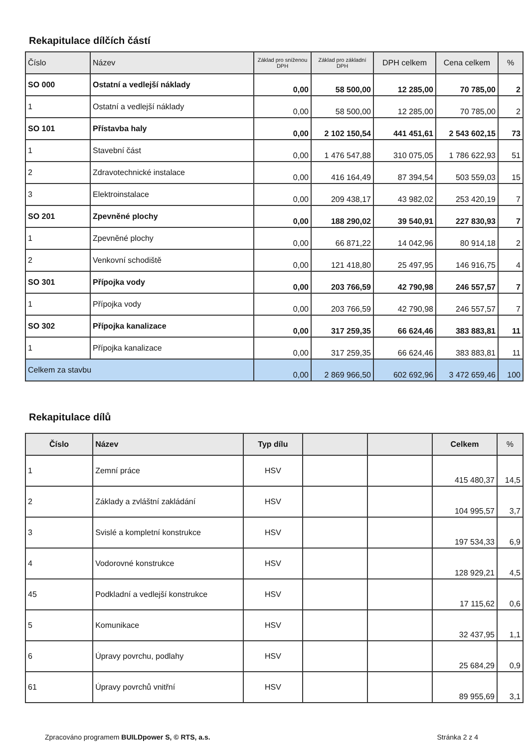Rekapitulace dílčích částí
| Číslo | Název | Základ pro sníženou DPH | Základ pro základní DPH | DPH celkem | Cena celkem | % |
| --- | --- | --- | --- | --- | --- | --- |
| SO 000 | Ostatní a vedlejší náklady | 0,00 | 58 500,00 | 12 285,00 | 70 785,00 | 2 |
| 1 | Ostatní a vedlejší náklady | 0,00 | 58 500,00 | 12 285,00 | 70 785,00 | 2 |
| SO 101 | Přístavba haly | 0,00 | 2 102 150,54 | 441 451,61 | 2 543 602,15 | 73 |
| 1 | Stavební část | 0,00 | 1 476 547,88 | 310 075,05 | 1 786 622,93 | 51 |
| 2 | Zdravotechnické instalace | 0,00 | 416 164,49 | 87 394,54 | 503 559,03 | 15 |
| 3 | Elektroinstalace | 0,00 | 209 438,17 | 43 982,02 | 253 420,19 | 7 |
| SO 201 | Zpevněné plochy | 0,00 | 188 290,02 | 39 540,91 | 227 830,93 | 7 |
| 1 | Zpevněné plochy | 0,00 | 66 871,22 | 14 042,96 | 80 914,18 | 2 |
| 2 | Venkovní schodiště | 0,00 | 121 418,80 | 25 497,95 | 146 916,75 | 4 |
| SO 301 | Přípojka vody | 0,00 | 203 766,59 | 42 790,98 | 246 557,57 | 7 |
| 1 | Přípojka vody | 0,00 | 203 766,59 | 42 790,98 | 246 557,57 | 7 |
| SO 302 | Přípojka kanalizace | 0,00 | 317 259,35 | 66 624,46 | 383 883,81 | 11 |
| 1 | Přípojka kanalizace | 0,00 | 317 259,35 | 66 624,46 | 383 883,81 | 11 |
| Celkem za stavbu | | 0,00 | 2 869 966,50 | 602 692,96 | 3 472 659,46 | 100 |
Rekapitulace dílů
| Číslo | Název | Typ dílu | | | Celkem | % |
| --- | --- | --- | --- | --- | --- | --- |
| 1 | Zemní práce | HSV | | | 415 480,37 | 14,5 |
| 2 | Základy a zvláštní zakládání | HSV | | | 104 995,57 | 3,7 |
| 3 | Svislé a kompletní konstrukce | HSV | | | 197 534,33 | 6,9 |
| 4 | Vodorovné konstrukce | HSV | | | 128 929,21 | 4,5 |
| 45 | Podkladní a vedlejší konstrukce | HSV | | | 17 115,62 | 0,6 |
| 5 | Komunikace | HSV | | | 32 437,95 | 1,1 |
| 6 | Úpravy povrchu, podlahy | HSV | | | 25 684,29 | 0,9 |
| 61 | Úpravy povrchů vnitřní | HSV | | | 89 955,69 | 3,1 |
Zpracováno programem BUILDpower S, © RTS, a.s. Stránka 2 z 4